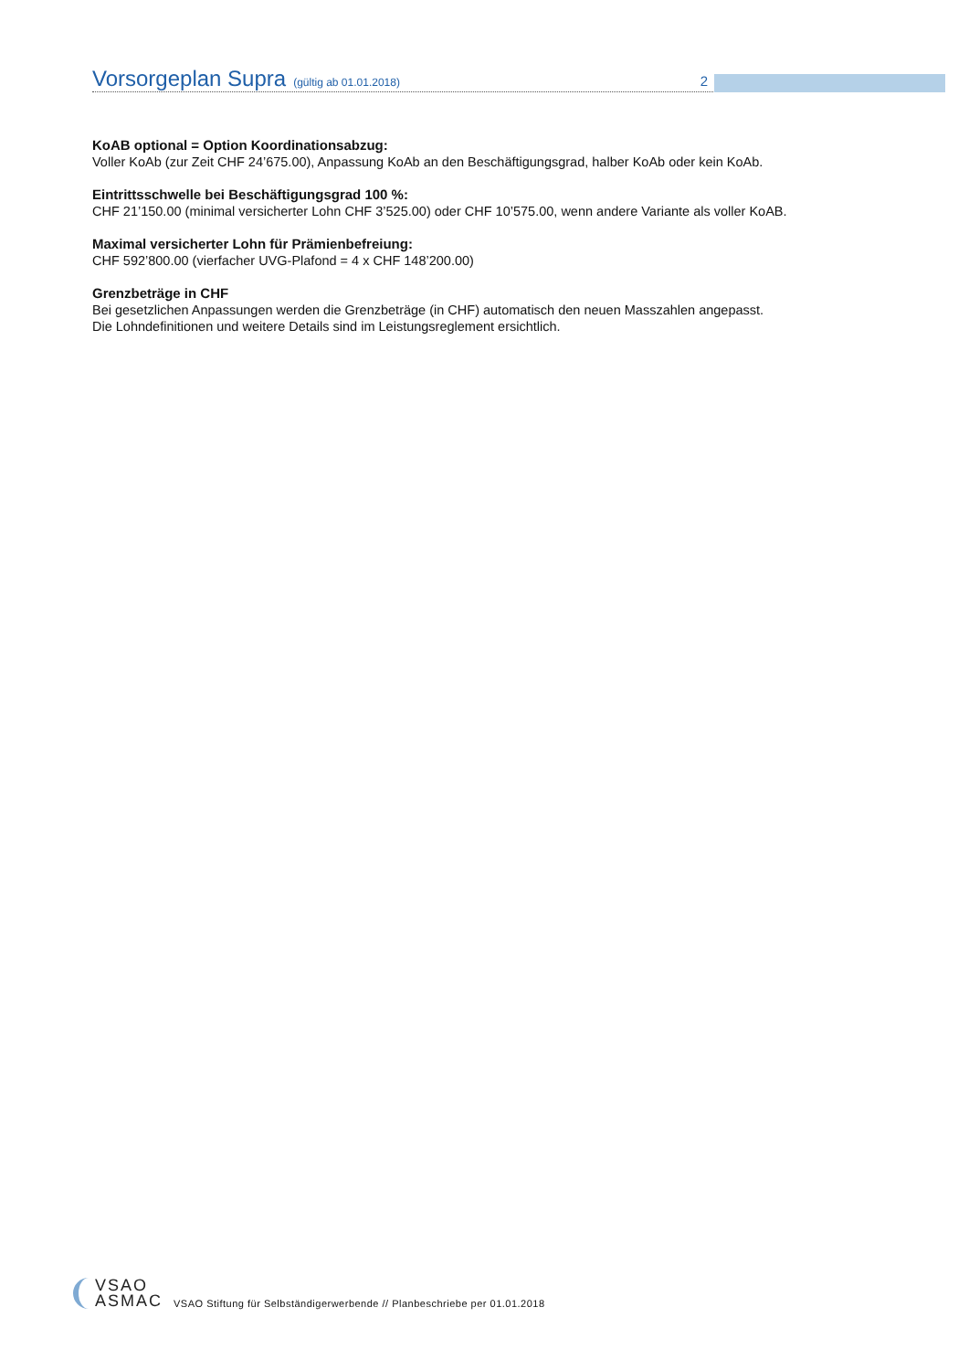Vorsorgeplan Supra (gültig ab 01.01.2018) 2
KoAB optional = Option Koordinationsabzug:
Voller KoAb (zur Zeit CHF 24’675.00), Anpassung KoAb an den Beschäftigungsgrad, halber KoAb oder kein KoAb.
Eintrittsschwelle bei Beschäftigungsgrad 100 %:
CHF 21’150.00 (minimal versicherter Lohn CHF 3’525.00) oder CHF 10’575.00, wenn andere Variante als voller KoAB.
Maximal versicherter Lohn für Prämienbefreiung:
CHF 592’800.00 (vierfacher UVG-Plafond = 4 x CHF 148’200.00)
Grenzbeträge in CHF
Bei gesetzlichen Anpassungen werden die Grenzbeträge (in CHF) automatisch den neuen Masszahlen angepasst.
Die Lohndefinitionen und weitere Details sind im Leistungsreglement ersichtlich.
VSAO
ASMAC
VSAO Stiftung für Selbständigerwerbende // Planbeschriebe per 01.01.2018